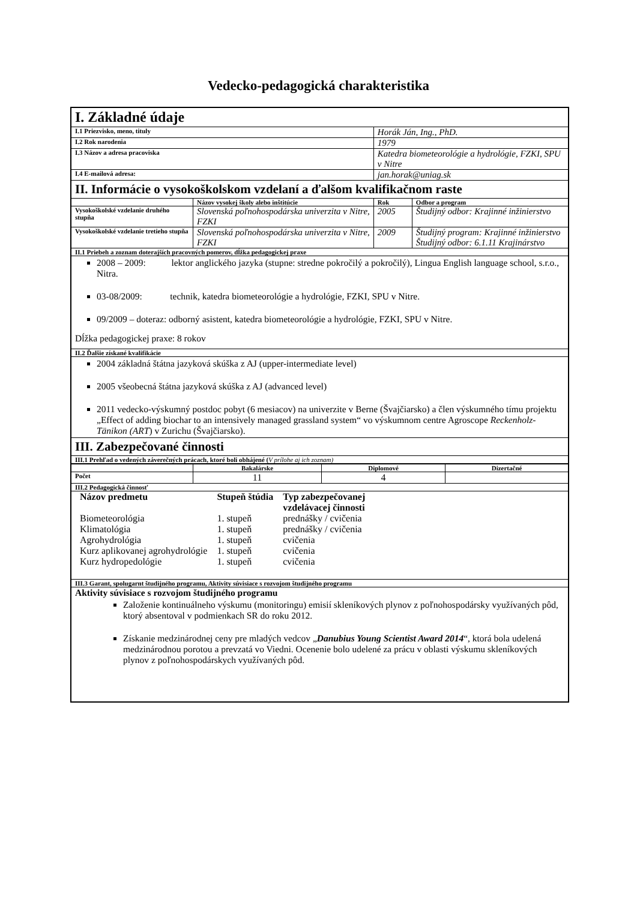Vedecko-pedagogická charakteristika
| I. Základné údaje | | | |
| I.1 Priezvisko, meno, tituly | | Horák Ján, Ing., PhD. | |
| I.2 Rok narodenia | | 1979 | |
| I.3 Názov a adresa pracoviska | | Katedra biometeorológie a hydrológie, FZKI, SPU v Nitre | |
| I.4 E-mailová adresa: | | jan.horak@uniag.sk | |
| II. Informácie o vysokoškolskom vzdelaní a ďalšom kvalifikačnom raste | | | |
| | Názov vysokej školy alebo inštitúcie | Rok | Odbor a program |
| Vysokoškolské vzdelanie druhého stupňa | Slovenská poľnohospodárska univerzita v Nitre, FZKI | 2005 | Študijný odbor: Krajinné inžinierstvo |
| Vysokoškolské vzdelanie tretieho stupňa | Slovenská poľnohospodárska univerzita v Nitre, FZKI | 2009 | Študijný program: Krajinné inžinierstvo Študijný odbor: 6.1.11 Krajinárstvo |
| II.1 Priebeh a zoznam doterajších pracovných pomerov, dĺžka pedagogickej praxe | | | |
| 2008 – 2009: lektor anglického jazyka (stupne: stredne pokročilý a pokročilý), Lingua English language school, s.r.o., Nitra. 03-08/2009: technik, katedra biometeorológie a hydrológie, FZKI, SPU v Nitre. 09/2009 – doteraz: odborný asistent, katedra biometeorológie a hydrológie, FZKI, SPU v Nitre. Dĺžka pedagogickej praxe: 8 rokov | | | |
| II.2 Ďalšie získané kvalifikácie | | | |
| 2004 základná štátna jazyková skúška z AJ (upper-intermediate level) 2005 všeobecná štátna jazyková skúška z AJ (advanced level) 2011 vedecko-výskumný postdoc pobyt (6 mesiacov) na univerzite v Berne (Švajčiarsko) a člen výskumného tímu projektu „Effect of adding biochar to an intensively managed grassland system“ vo výskumnom centre Agroscope Reckenholz-Tänikon (ART ) v Zurichu (Švajčiarsko). | | | |
| III. Zabezpečované činnosti | | | |
| III.1 Prehľad o vedených záverečných prácach, ktoré boli obhájené ( V prílohe aj ich zoznam) | | | |
| / / Bakalárske / Diplomové / Dizertačné / / --- / --- / --- / --- / / Počet / 11 / 4 / / | | | |
| III.2 Pedagogická činnosť | | | |
| / Názov predmetu / Stupeň štúdia / Typ zabezpečovanej vzdelávacej činnosti / / Biometeorológia / 1. stupeň / prednášky / cvičenia / / Klimatológia / 1. stupeň / prednášky / cvičenia / / Agrohydrológia / 1. stupeň / cvičenia / / Kurz aplikovanej agrohydrológie / 1. stupeň / cvičenia / / Kurz hydropedológie / 1. stupeň / cvičenia / | | | |
| III.3 Garant, spolugarnt študijného programu, Aktivity súvisiace s rozvojom študijného programu | | | |
| Aktivity súvisiace s rozvojom študijného programu Založenie kontinuálneho výskumu (monitoringu) emisií skleníkových plynov z poľnohospodársky využívaných pôd, ktorý absentoval v podmienkach SR do roku 2012. Získanie medzinárodnej ceny pre mladých vedcov „ Danubius Young Scientist Award 2014 “, ktorá bola udelená medzinárodnou porotou a prevzatá vo Viedni. Ocenenie bolo udelené za prácu v oblasti výskumu skleníkových plynov z poľnohospodárskych využívaných pôd. | | | |